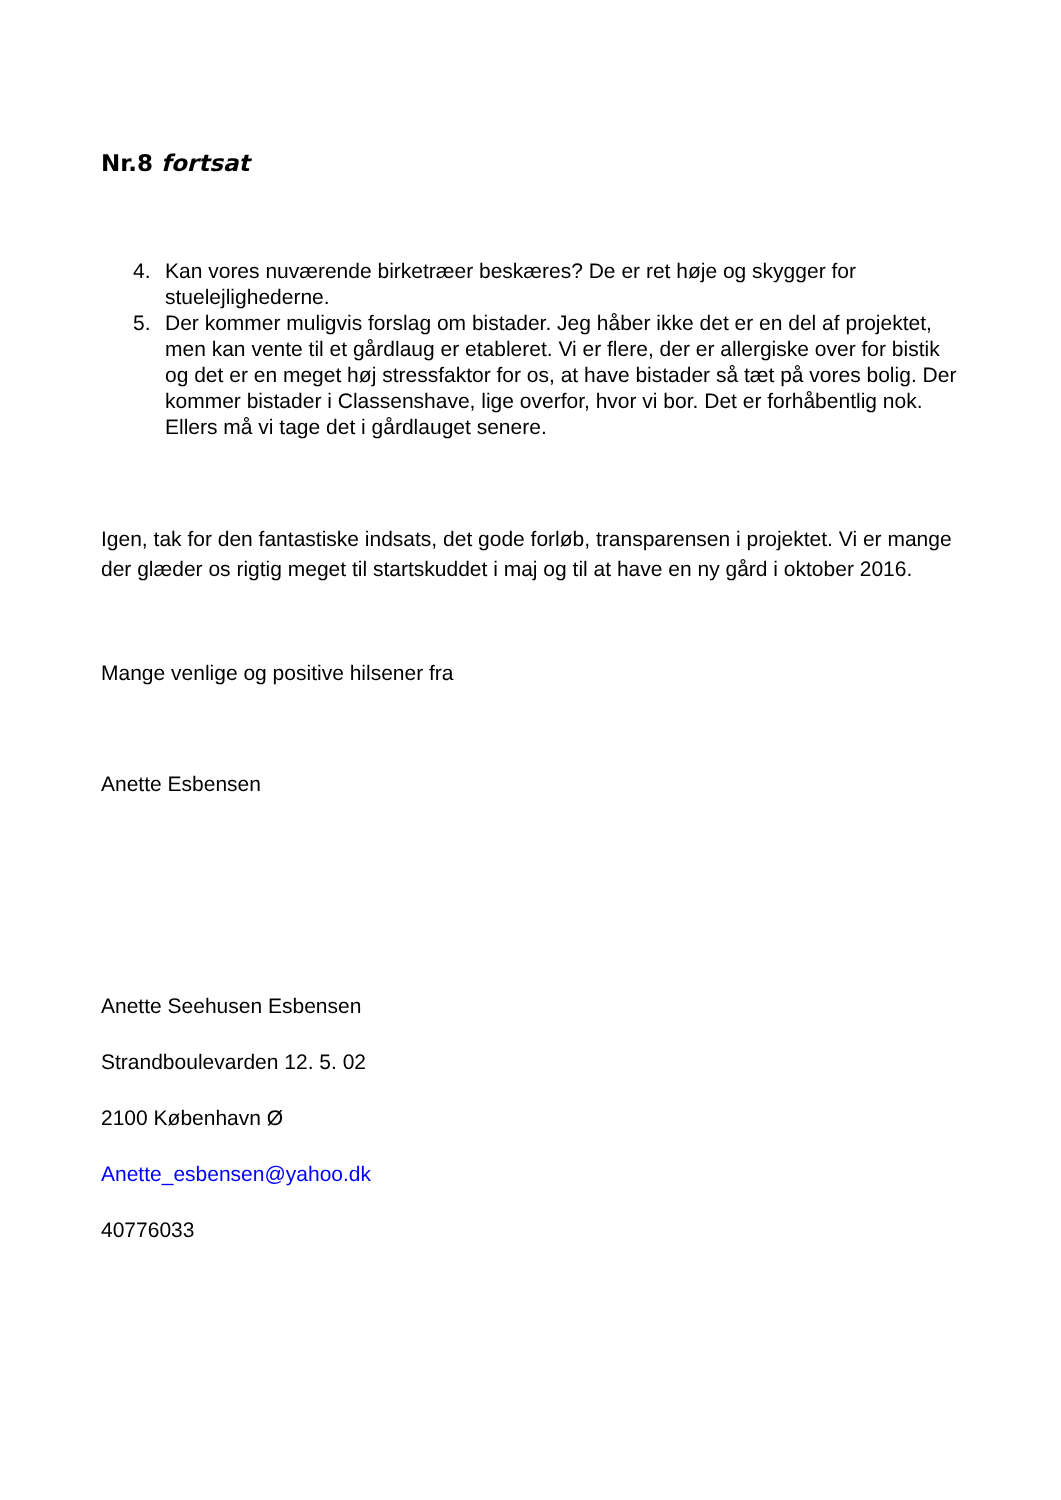Nr.8 fortsat
4. Kan vores nuværende birketræer beskæres? De er ret høje og skygger for stuelejlighederne.
5. Der kommer muligvis forslag om bistader. Jeg håber ikke det er en del af projektet, men kan vente til et gårdlaug er etableret. Vi er flere, der er allergiske over for bistik og det er en meget høj stressfaktor for os, at have bistader så tæt på vores bolig. Der kommer bistader i Classenshave, lige overfor, hvor vi bor. Det er forhåbentlig nok. Ellers må vi tage det i gårdlauget senere.
Igen, tak for den fantastiske indsats, det gode forløb, transparensen i projektet. Vi er mange der glæder os rigtig meget til startskuddet i maj og til at have en ny gård i oktober 2016.
Mange venlige og positive hilsener fra
Anette Esbensen
Anette Seehusen Esbensen
Strandboulevarden 12. 5. 02
2100 København Ø
Anette_esbensen@yahoo.dk
40776033